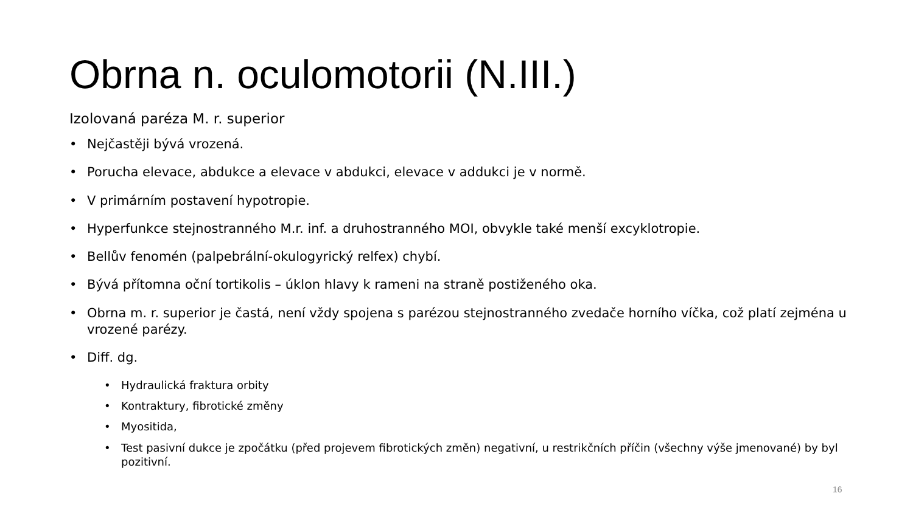Obrna n. oculomotorii (N.III.)
Izolovaná paréza M. r. superior
• Nejčastěji bývá vrozená.
• Porucha elevace, abdukce a elevace v abdukci, elevace v addukci je v normě.
• V primárním postavení hypotropie.
• Hyperfunkce stejnostranného M.r. inf. a druhostranného MOI, obvykle také menší excyklotropie.
• Bellův fenomén (palpebrální-okulogyrický relfex) chybí.
• Bývá přítomna oční tortikolis – úklon hlavy k rameni na straně postiženého oka.
• Obrna m. r. superior je častá, není vždy spojena s parézou stejnostranného zvedače horního víčka, což platí zejména u vrozené parézy.
• Diff. dg.
• Hydraulická fraktura orbity
• Kontraktury, fibrotické změny
• Myositida,
• Test pasivní dukce je zpočátku (před projevem fibrotických změn) negativní, u restrikčních příčin (všechny výše jmenované) by byl pozitivní.
16